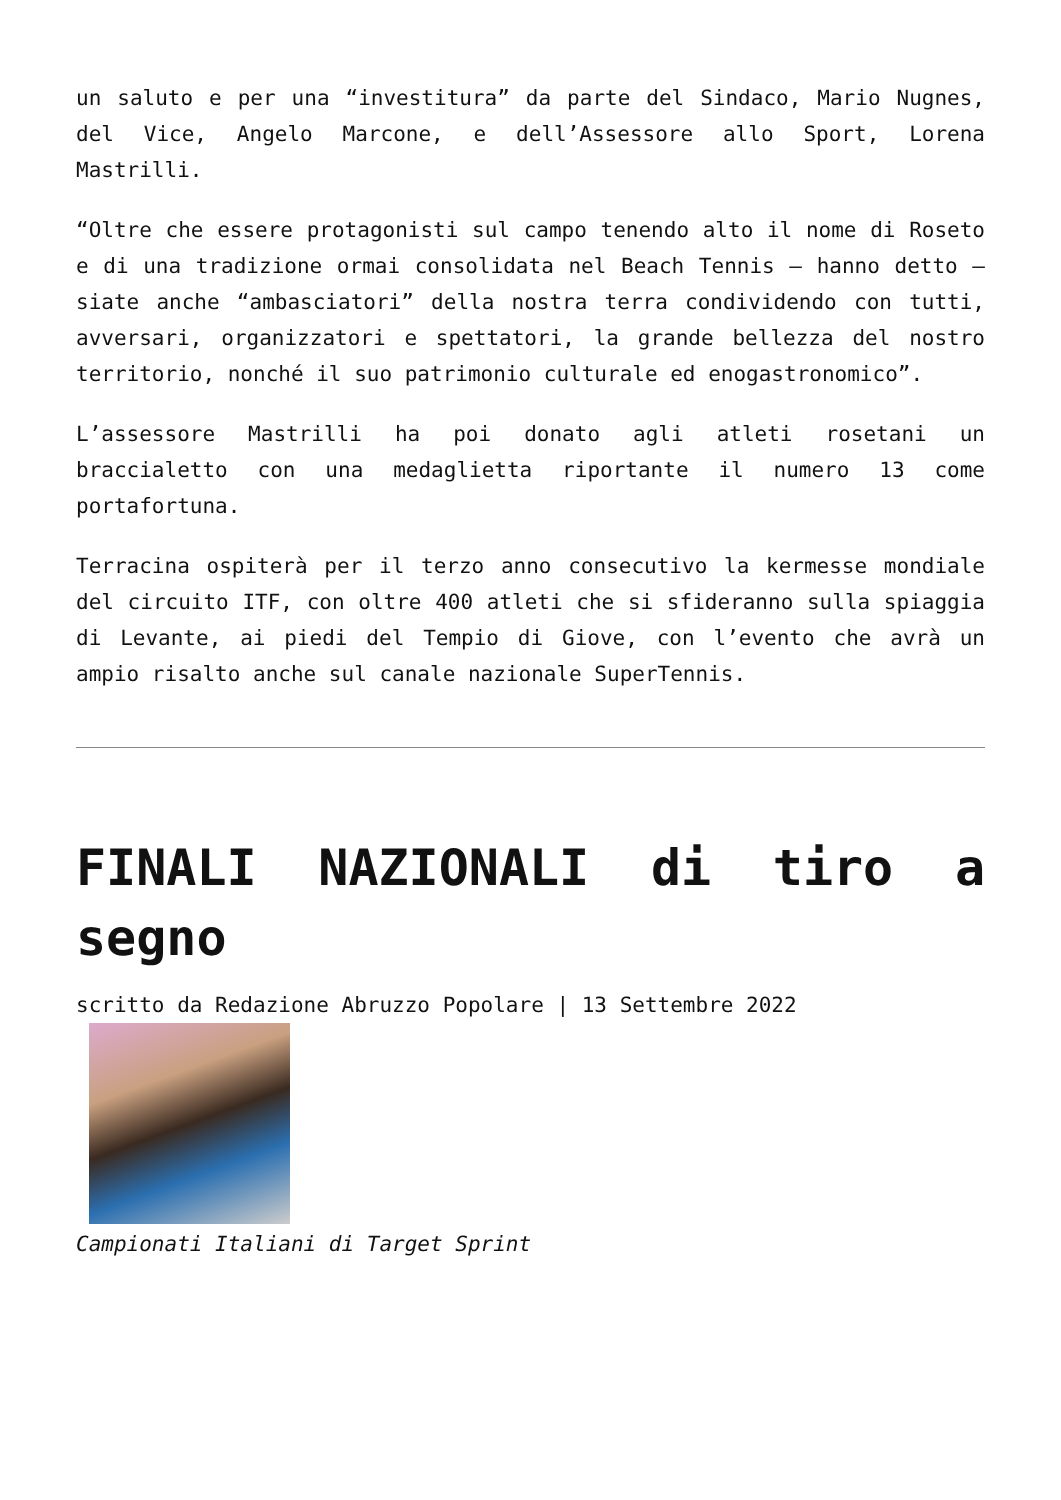un saluto e per una “investitura” da parte del Sindaco, Mario Nugnes, del Vice, Angelo Marcone, e dell’Assessore allo Sport, Lorena Mastrilli.
“Oltre che essere protagonisti sul campo tenendo alto il nome di Roseto e di una tradizione ormai consolidata nel Beach Tennis – hanno detto – siate anche “ambasciatori” della nostra terra condividendo con tutti, avversari, organizzatori e spettatori, la grande bellezza del nostro territorio, nonché il suo patrimonio culturale ed enogastronomico”.
L’assessore Mastrilli ha poi donato agli atleti rosetani un braccialetto con una medaglietta riportante il numero 13 come portafortuna.
Terracina ospiterà per il terzo anno consecutivo la kermesse mondiale del circuito ITF, con oltre 400 atleti che si sfideranno sulla spiaggia di Levante, ai piedi del Tempio di Giove, con l’evento che avrà un ampio risalto anche sul canale nazionale SuperTennis.
FINALI NAZIONALI di tiro a segno
scritto da Redazione Abruzzo Popolare | 13 Settembre 2022
Campionati Italiani di Target Sprint